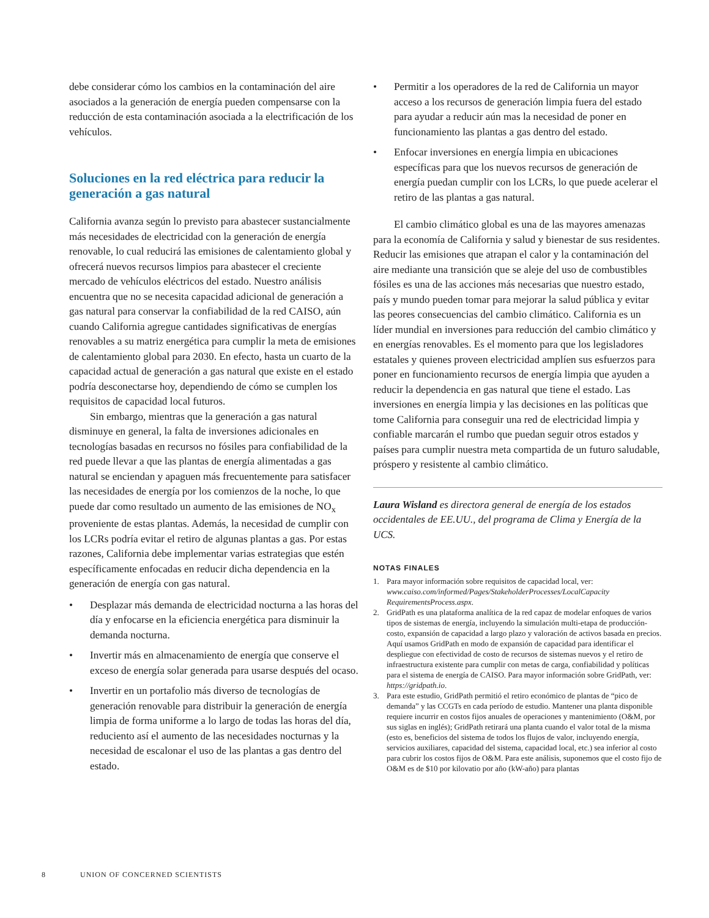debe considerar cómo los cambios en la contaminación del aire asociados a la generación de energía pueden compensarse con la reducción de esta contaminación asociada a la electrificación de los vehículos.
Soluciones en la red eléctrica para reducir la generación a gas natural
California avanza según lo previsto para abastecer sustancialmente más necesidades de electricidad con la generación de energía renovable, lo cual reducirá las emisiones de calentamiento global y ofrecerá nuevos recursos limpios para abastecer el creciente mercado de vehículos eléctricos del estado. Nuestro análisis encuentra que no se necesita capacidad adicional de generación a gas natural para conservar la confiabilidad de la red CAISO, aún cuando California agregue cantidades significativas de energías renovables a su matriz energética para cumplir la meta de emisiones de calentamiento global para 2030. En efecto, hasta un cuarto de la capacidad actual de generación a gas natural que existe en el estado podría desconectarse hoy, dependiendo de cómo se cumplen los requisitos de capacidad local futuros.
Sin embargo, mientras que la generación a gas natural disminuye en general, la falta de inversiones adicionales en tecnologías basadas en recursos no fósiles para confiabilidad de la red puede llevar a que las plantas de energía alimentadas a gas natural se enciendan y apaguen más frecuentemente para satisfacer las necesidades de energía por los comienzos de la noche, lo que puede dar como resultado un aumento de las emisiones de NO<sub>x</sub> proveniente de estas plantas. Además, la necesidad de cumplir con los LCRs podría evitar el retiro de algunas plantas a gas. Por estas razones, California debe implementar varias estrategias que estén específicamente enfocadas en reducir dicha dependencia en la generación de energía con gas natural.
• Desplazar más demanda de electricidad nocturna a las horas del día y enfocarse en la eficiencia energética para disminuir la demanda nocturna.
• Invertir más en almacenamiento de energía que conserve el exceso de energía solar generada para usarse después del ocaso.
• Invertir en un portafolio más diverso de tecnologías de generación renovable para distribuir la generación de energía limpia de forma uniforme a lo largo de todas las horas del día, reduciento así el aumento de las necesidades nocturnas y la necesidad de escalonar el uso de las plantas a gas dentro del estado.
• Permitir a los operadores de la red de California un mayor acceso a los recursos de generación limpia fuera del estado para ayudar a reducir aún mas la necesidad de poner en funcionamiento las plantas a gas dentro del estado.
• Enfocar inversiones en energía limpia en ubicaciones específicas para que los nuevos recursos de generación de energía puedan cumplir con los LCRs, lo que puede acelerar el retiro de las plantas a gas natural.
El cambio climático global es una de las mayores amenazas para la economía de California y salud y bienestar de sus residentes. Reducir las emisiones que atrapan el calor y la contaminación del aire mediante una transición que se aleje del uso de combustibles fósiles es una de las acciones más necesarias que nuestro estado, país y mundo pueden tomar para mejorar la salud pública y evitar las peores consecuencias del cambio climático. California es un líder mundial en inversiones para reducción del cambio climático y en energías renovables. Es el momento para que los legisladores estatales y quienes proveen electricidad amplíen sus esfuerzos para poner en funcionamiento recursos de energía limpia que ayuden a reducir la dependencia en gas natural que tiene el estado. Las inversiones en energía limpia y las decisiones en las políticas que tome California para conseguir una red de electricidad limpia y confiable marcarán el rumbo que puedan seguir otros estados y países para cumplir nuestra meta compartida de un futuro saludable, próspero y resistente al cambio climático.
Laura Wisland es directora general de energía de los estados occidentales de EE.UU., del programa de Clima y Energía de la UCS.
NOTAS FINALES
1. Para mayor información sobre requisitos de capacidad local, ver: www.caiso.com/informed/Pages/StakeholderProcesses/LocalCapacity RequirementsProcess.aspx.
2. GridPath es una plataforma analítica de la red capaz de modelar enfoques de varios tipos de sistemas de energía, incluyendo la simulación multi-etapa de producción-costo, expansión de capacidad a largo plazo y valoración de activos basada en precios. Aquí usamos GridPath en modo de expansión de capacidad para identificar el despliegue con efectividad de costo de recursos de sistemas nuevos y el retiro de infraestructura existente para cumplir con metas de carga, confiabilidad y políticas para el sistema de energía de CAISO. Para mayor información sobre GridPath, ver: https://gridpath.io.
3. Para este estudio, GridPath permitió el retiro económico de plantas de “pico de demanda” y las CCGTs en cada período de estudio. Mantener una planta disponible requiere incurrir en costos fijos anuales de operaciones y mantenimiento (O&M, por sus siglas en inglés); GridPath retirará una planta cuando el valor total de la misma (esto es, beneficios del sistema de todos los flujos de valor, incluyendo energía, servicios auxiliares, capacidad del sistema, capacidad local, etc.) sea inferior al costo para cubrir los costos fijos de O&M. Para este análisis, suponemos que el costo fijo de O&M es de $10 por kilovatio por año (kW-año) para plantas
8 UNION OF CONCERNED SCIENTISTS